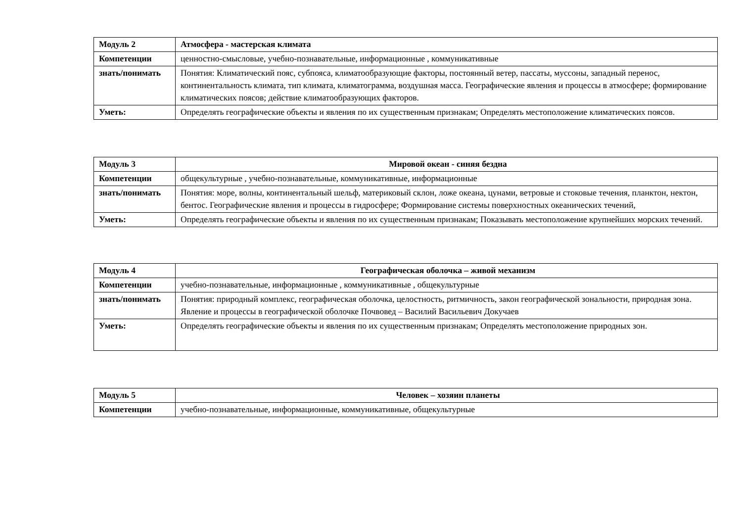| Модуль 2 | Атмосфера - мастерская климата |
| Компетенции | ценностно-смысловые, учебно-познавательные, информационные , коммуникативные |
| знать/понимать | Понятия: Климатический пояс, субпояса, климатообразующие факторы, постоянный ветер, пассаты, муссоны, западный перенос, континентальность климата, тип климата, климатограмма, воздушная масса. Географические явления и процессы в атмосфере; формирование климатических поясов; действие климатообразующих факторов. |
| Уметь: | Определять географические объекты и явления по их существенным признакам; Определять местоположение климатических поясов. |
| Модуль 3 | Мировой океан - синяя бездна |
| Компетенции | общекультурные , учебно-познавательные, коммуникативные, информационные |
| знать/понимать | Понятия: море, волны, континентальный шельф, материковый склон, ложе океана, цунами, ветровые и стоковые течения, планктон, нектон, бентос. Географические явления и процессы в гидросфере; Формирование системы поверхностных океанических течений, |
| Уметь: | Определять географические объекты и явления по их существенным признакам; Показывать местоположение крупнейших морских течений. |
| Модуль 4 | Географическая оболочка – живой механизм |
| Компетенции | учебно-познавательные, информационные , коммуникативные , общекультурные |
| знать/понимать | Понятия: природный комплекс, географическая оболочка, целостность, ритмичность, закон географической зональности, природная зона. Явление и процессы в географической оболочке Почвовед – Василий Васильевич Докучаев |
| Уметь: | Определять географические объекты и явления по их существенным признакам; Определять местоположение природных зон. |
| Модуль 5 | Человек – хозяин планеты |
| Компетенции | учебно-познавательные, информационные, коммуникативные, общекультурные |